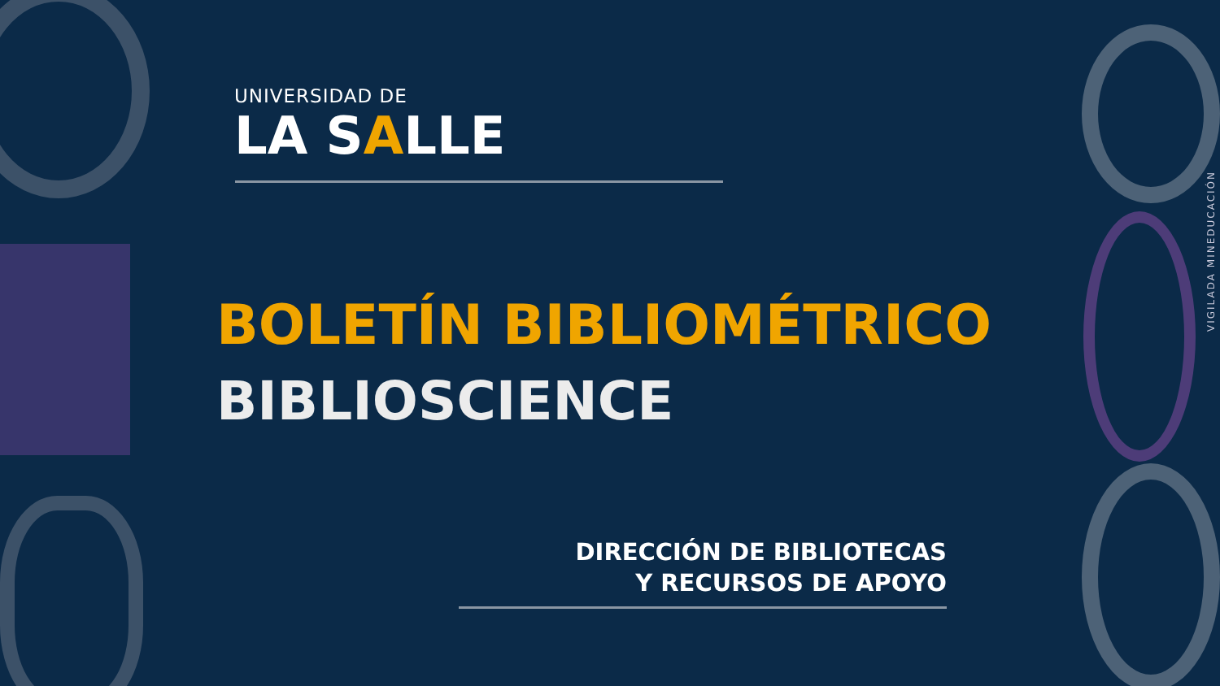UNIVERSIDAD DE
LA SALLE
BOLETÍN BIBLIOMÉTRICO
BIBLIOSCIENCE
DIRECCIÓN DE BIBLIOTECAS
Y RECURSOS DE APOYO
VIGILADA MINEDUCACIÓN